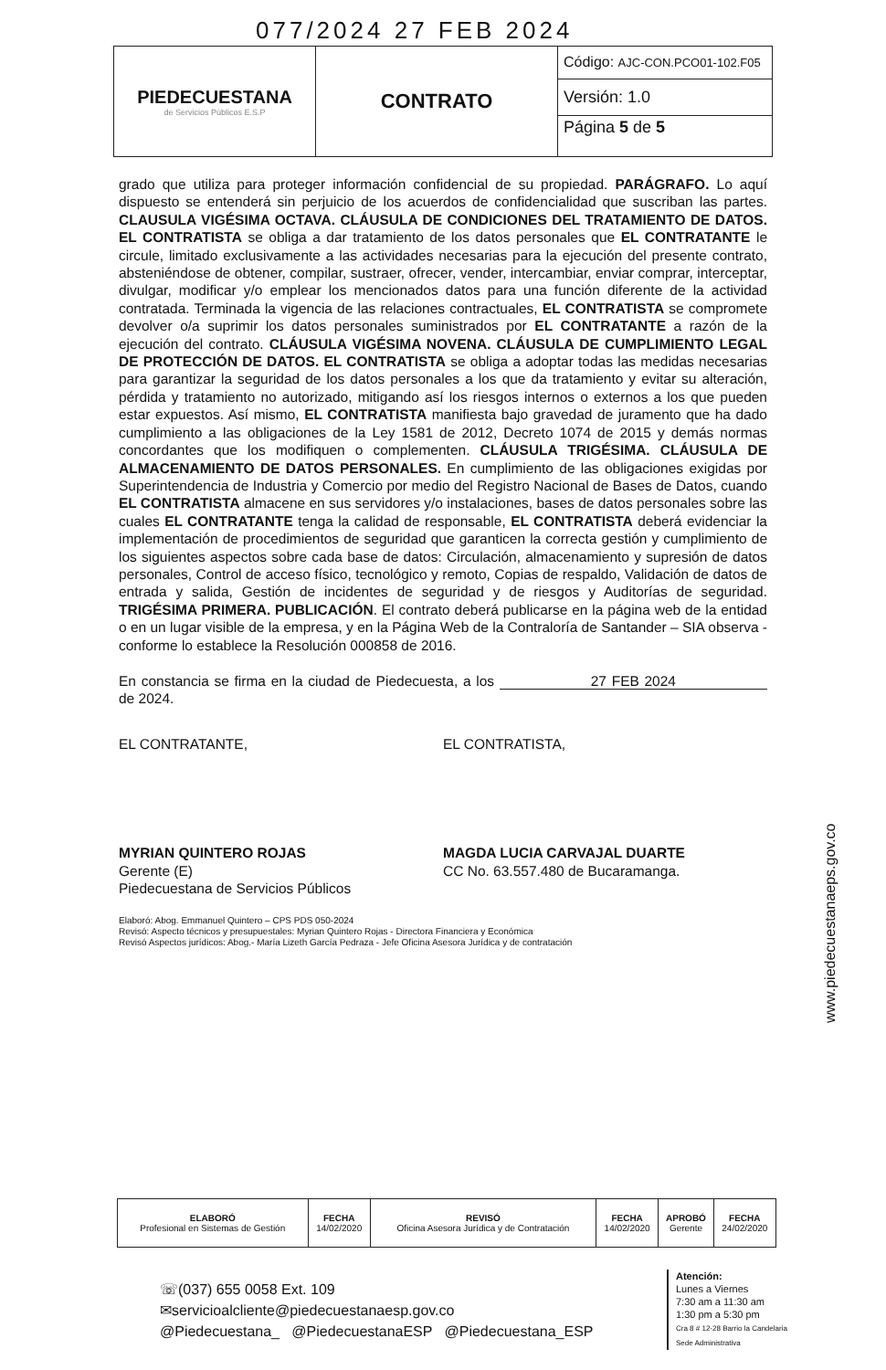077/2024 27 FEB 2024
| PIEDECUESTANA de Servicios Públicos E.S.P | CONTRATO | Código: AJC-CON.PCO01-102.F05 |
| | | Versión: 1.0 |
| | | Página 5 de 5 |
grado que utiliza para proteger información confidencial de su propiedad. PARÁGRAFO. Lo aquí dispuesto se entenderá sin perjuicio de los acuerdos de confidencialidad que suscriban las partes. CLAUSULA VIGÉSIMA OCTAVA. CLÁUSULA DE CONDICIONES DEL TRATAMIENTO DE DATOS. EL CONTRATISTA se obliga a dar tratamiento de los datos personales que EL CONTRATANTE le circule, limitado exclusivamente a las actividades necesarias para la ejecución del presente contrato, absteniéndose de obtener, compilar, sustraer, ofrecer, vender, intercambiar, enviar comprar, interceptar, divulgar, modificar y/o emplear los mencionados datos para una función diferente de la actividad contratada. Terminada la vigencia de las relaciones contractuales, EL CONTRATISTA se compromete devolver o/a suprimir los datos personales suministrados por EL CONTRATANTE a razón de la ejecución del contrato. CLÁUSULA VIGÉSIMA NOVENA. CLÁUSULA DE CUMPLIMIENTO LEGAL DE PROTECCIÓN DE DATOS. EL CONTRATISTA se obliga a adoptar todas las medidas necesarias para garantizar la seguridad de los datos personales a los que da tratamiento y evitar su alteración, pérdida y tratamiento no autorizado, mitigando así los riesgos internos o externos a los que pueden estar expuestos. Así mismo, EL CONTRATISTA manifiesta bajo gravedad de juramento que ha dado cumplimiento a las obligaciones de la Ley 1581 de 2012, Decreto 1074 de 2015 y demás normas concordantes que los modifiquen o complementen. CLÁUSULA TRIGÉSIMA. CLÁUSULA DE ALMACENAMIENTO DE DATOS PERSONALES. En cumplimiento de las obligaciones exigidas por Superintendencia de Industria y Comercio por medio del Registro Nacional de Bases de Datos, cuando EL CONTRATISTA almacene en sus servidores y/o instalaciones, bases de datos personales sobre las cuales EL CONTRATANTE tenga la calidad de responsable, EL CONTRATISTA deberá evidenciar la implementación de procedimientos de seguridad que garanticen la correcta gestión y cumplimiento de los siguientes aspectos sobre cada base de datos: Circulación, almacenamiento y supresión de datos personales, Control de acceso físico, tecnológico y remoto, Copias de respaldo, Validación de datos de entrada y salida, Gestión de incidentes de seguridad y de riesgos y Auditorías de seguridad. TRIGÉSIMA PRIMERA. PUBLICACIÓN. El contrato deberá publicarse en la página web de la entidad o en un lugar visible de la empresa, y en la Página Web de la Contraloría de Santander – SIA observa - conforme lo establece la Resolución 000858 de 2016.
En constancia se firma en la ciudad de Piedecuesta, a los 27 FEB 2024 de 2024.
EL CONTRATANTE, EL CONTRATISTA,
MYRIAN QUINTERO ROJAS
Gerente (E)
Piedecuestana de Servicios Públicos
MAGDA LUCIA CARVAJAL DUARTE
CC No. 63.557.480 de Bucaramanga.
Elaboró: Abog. Emmanuel Quintero – CPS PDS 050-2024
Revisó: Aspecto técnicos y presupuestales: Myrian Quintero Rojas - Directora Financiera y Económica
Revisó Aspectos jurídicos: Abog.- María Lizeth García Pedraza - Jefe Oficina Asesora Jurídica y de contratación
| ELABORÓ Profesional en Sistemas de Gestión | FECHA 14/02/2020 | REVISÓ Oficina Asesora Jurídica y de Contratación | FECHA 14/02/2020 | APROBÓ Gerente | FECHA 24/02/2020 |
☏(037) 655 0058 Ext. 109
✉servicioalcliente@piedecuestanaesp.gov.co
@Piedecuestana_ @PiedecuestanaESP @Piedecuestana_ESP
Atención:
Lunes a Viernes
7:30 am a 11:30 am
1:30 pm a 5:30 pm
Cra 8 # 12-28 Barrio la Candelaria
Sede Administrativa
www.piedecuestanaeps.gov.co